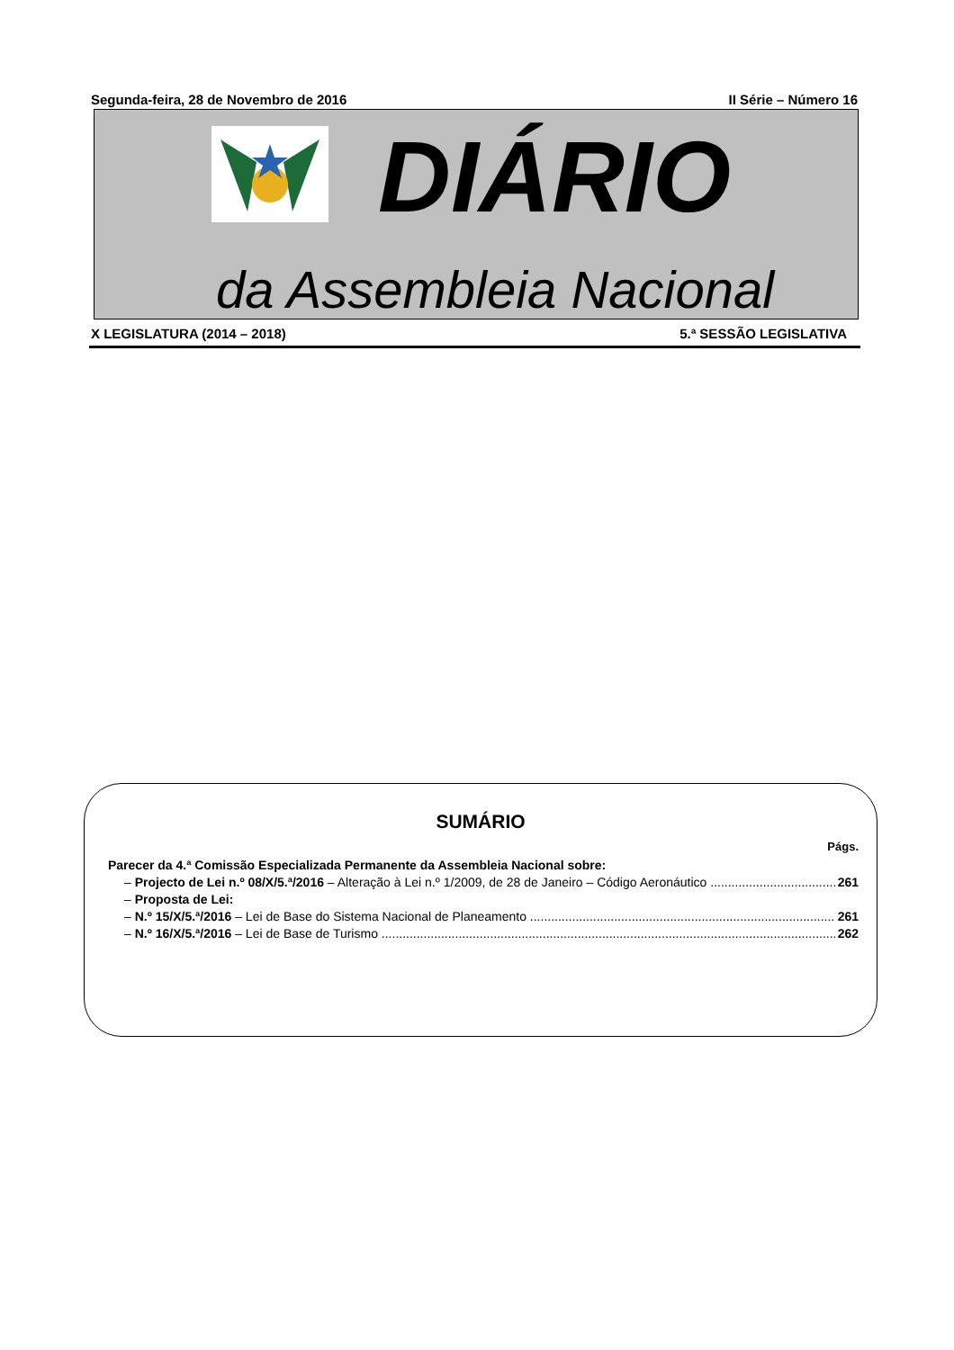Segunda-feira, 28 de Novembro de 2016 II Série – Número 16
DIÁRIO
da Assembleia Nacional
X LEGISLATURA (2014 – 2018) 5.ª SESSÃO LEGISLATIVA
SUMÁRIO
Págs.
Parecer da 4.ª Comissão Especializada Permanente da Assembleia Nacional sobre:
– Projecto de Lei n.º 08/X/5.ª/2016 – Alteração à Lei n.º 1/2009, de 28 de Janeiro – Código Aeronáutico 261
– Proposta de Lei:
– N.º 15/X/5.ª/2016 – Lei de Base do Sistema Nacional de Planeamento 261
– N.º 16/X/5.ª/2016 – Lei de Base de Turismo 262